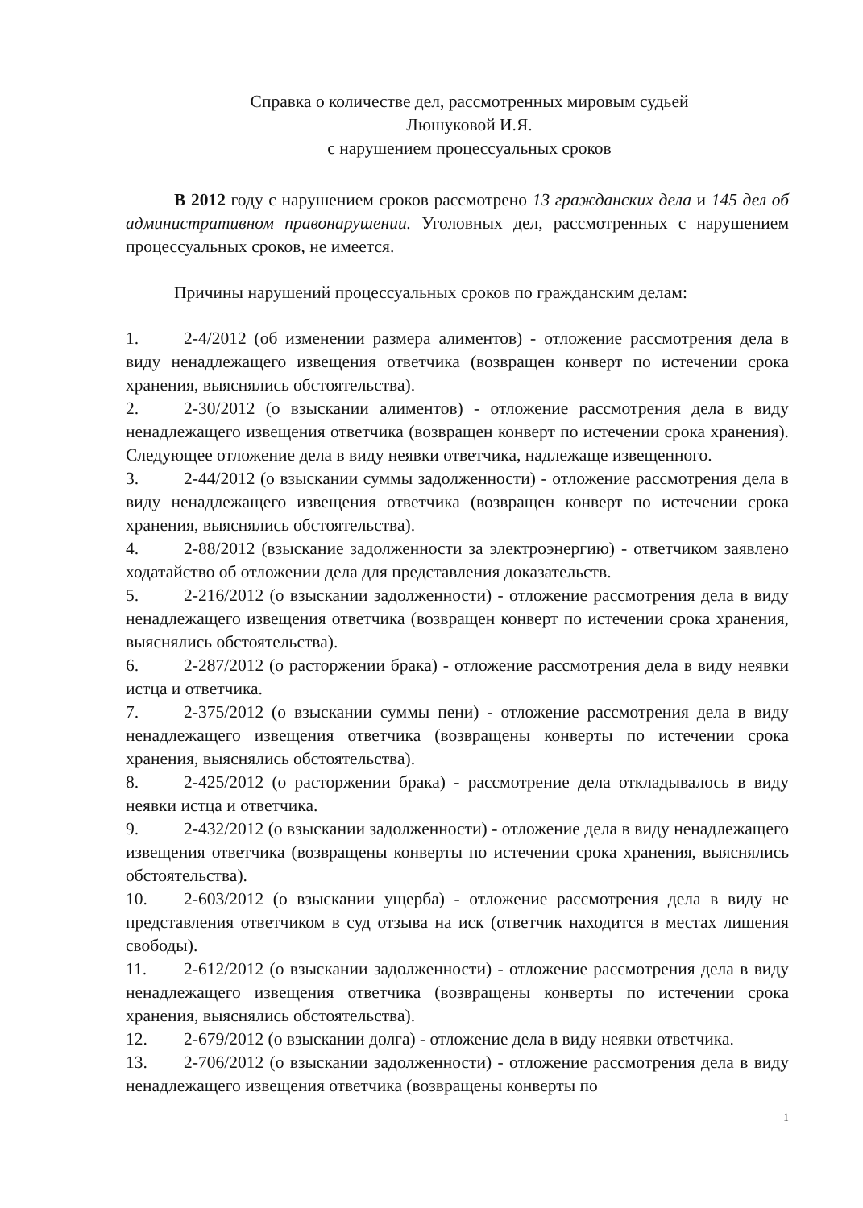Справка о количестве дел, рассмотренных мировым судьей
Люшуковой И.Я.
с нарушением процессуальных сроков
В 2012 году с нарушением сроков рассмотрено 13 гражданских дела и 145 дел об административном правонарушении. Уголовных дел, рассмотренных с нарушением процессуальных сроков, не имеется.
Причины нарушений процессуальных сроков по гражданским делам:
1. 2-4/2012 (об изменении размера алиментов) - отложение рассмотрения дела в виду ненадлежащего извещения ответчика (возвращен конверт по истечении срока хранения, выяснялись обстоятельства).
2. 2-30/2012 (о взыскании алиментов) - отложение рассмотрения дела в виду ненадлежащего извещения ответчика (возвращен конверт по истечении срока хранения). Следующее отложение дела в виду неявки ответчика, надлежаще извещенного.
3. 2-44/2012 (о взыскании суммы задолженности) - отложение рассмотрения дела в виду ненадлежащего извещения ответчика (возвращен конверт по истечении срока хранения, выяснялись обстоятельства).
4. 2-88/2012 (взыскание задолженности за электроэнергию) - ответчиком заявлено ходатайство об отложении дела для представления доказательств.
5. 2-216/2012 (о взыскании задолженности) - отложение рассмотрения дела в виду ненадлежащего извещения ответчика (возвращен конверт по истечении срока хранения, выяснялись обстоятельства).
6. 2-287/2012 (о расторжении брака) - отложение рассмотрения дела в виду неявки истца и ответчика.
7. 2-375/2012 (о взыскании суммы пени) - отложение рассмотрения дела в виду ненадлежащего извещения ответчика (возвращены конверты по истечении срока хранения, выяснялись обстоятельства).
8. 2-425/2012 (о расторжении брака) - рассмотрение дела откладывалось в виду неявки истца и ответчика.
9. 2-432/2012 (о взыскании задолженности) - отложение дела в виду ненадлежащего извещения ответчика (возвращены конверты по истечении срока хранения, выяснялись обстоятельства).
10. 2-603/2012 (о взыскании ущерба) - отложение рассмотрения дела в виду не представления ответчиком в суд отзыва на иск (ответчик находится в местах лишения свободы).
11. 2-612/2012 (о взыскании задолженности) - отложение рассмотрения дела в виду ненадлежащего извещения ответчика (возвращены конверты по истечении срока хранения, выяснялись обстоятельства).
12. 2-679/2012 (о взыскании долга) - отложение дела в виду неявки ответчика.
13. 2-706/2012 (о взыскании задолженности) - отложение рассмотрения дела в виду ненадлежащего извещения ответчика (возвращены конверты по
1